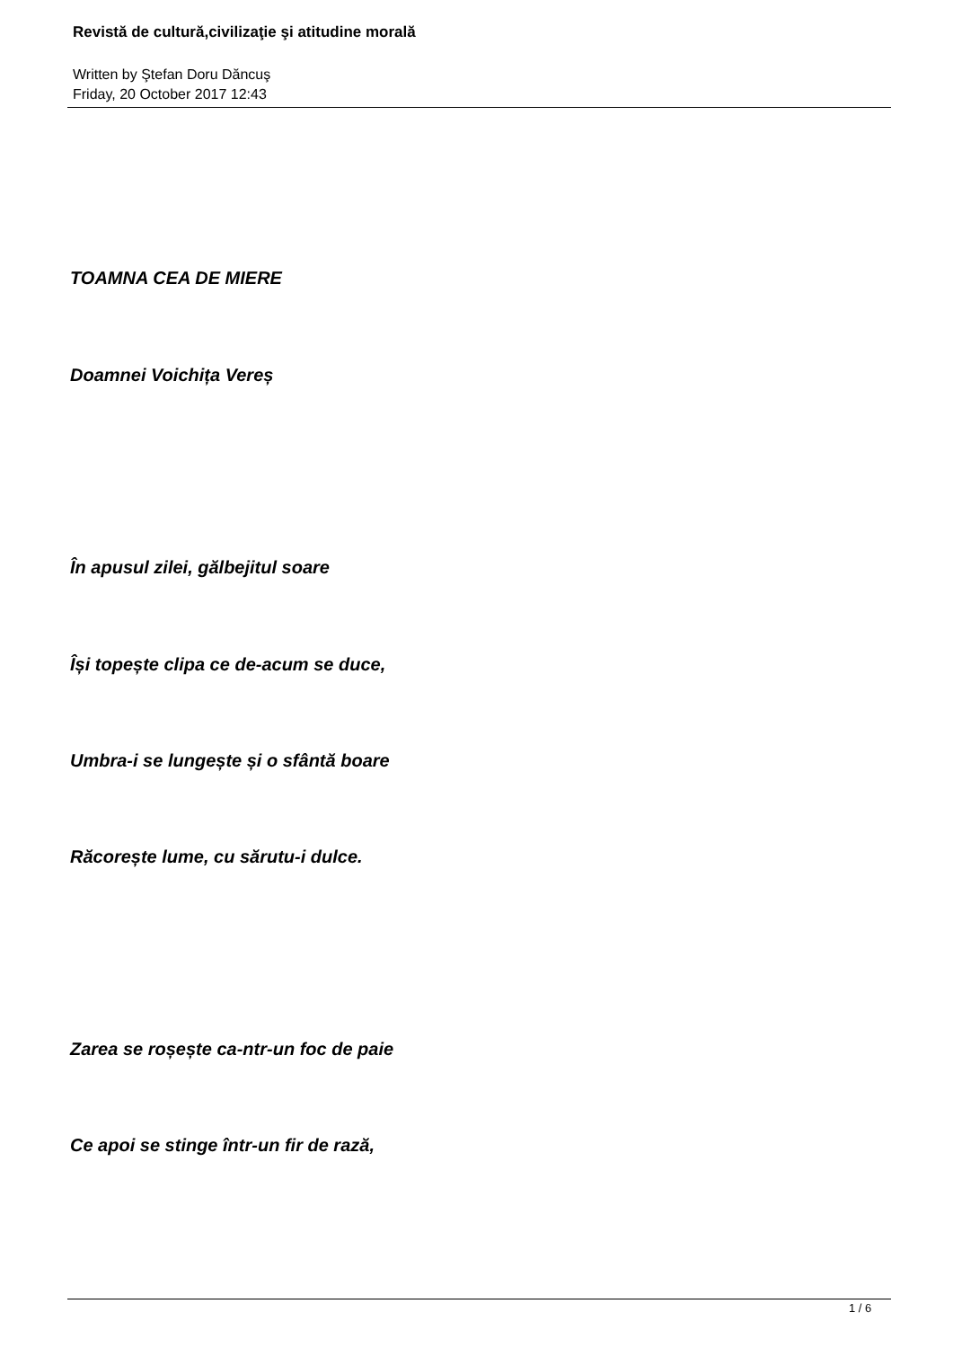Revistă de cultură,civilizaţie şi atitudine morală
Written by Ştefan Doru Dăncuş
Friday, 20 October 2017 12:43
TOAMNA CEA DE MIERE
Doamnei Voichița Vereș
În apusul zilei, gălbejitul soare
Își topește clipa ce de-acum se duce,
Umbra-i se lungește și o sfântă boare
Răcorește lume, cu sărutu-i dulce.
Zarea se roșește ca-ntr-un foc de paie
Ce apoi se stinge într-un fir de rază,
1 / 6